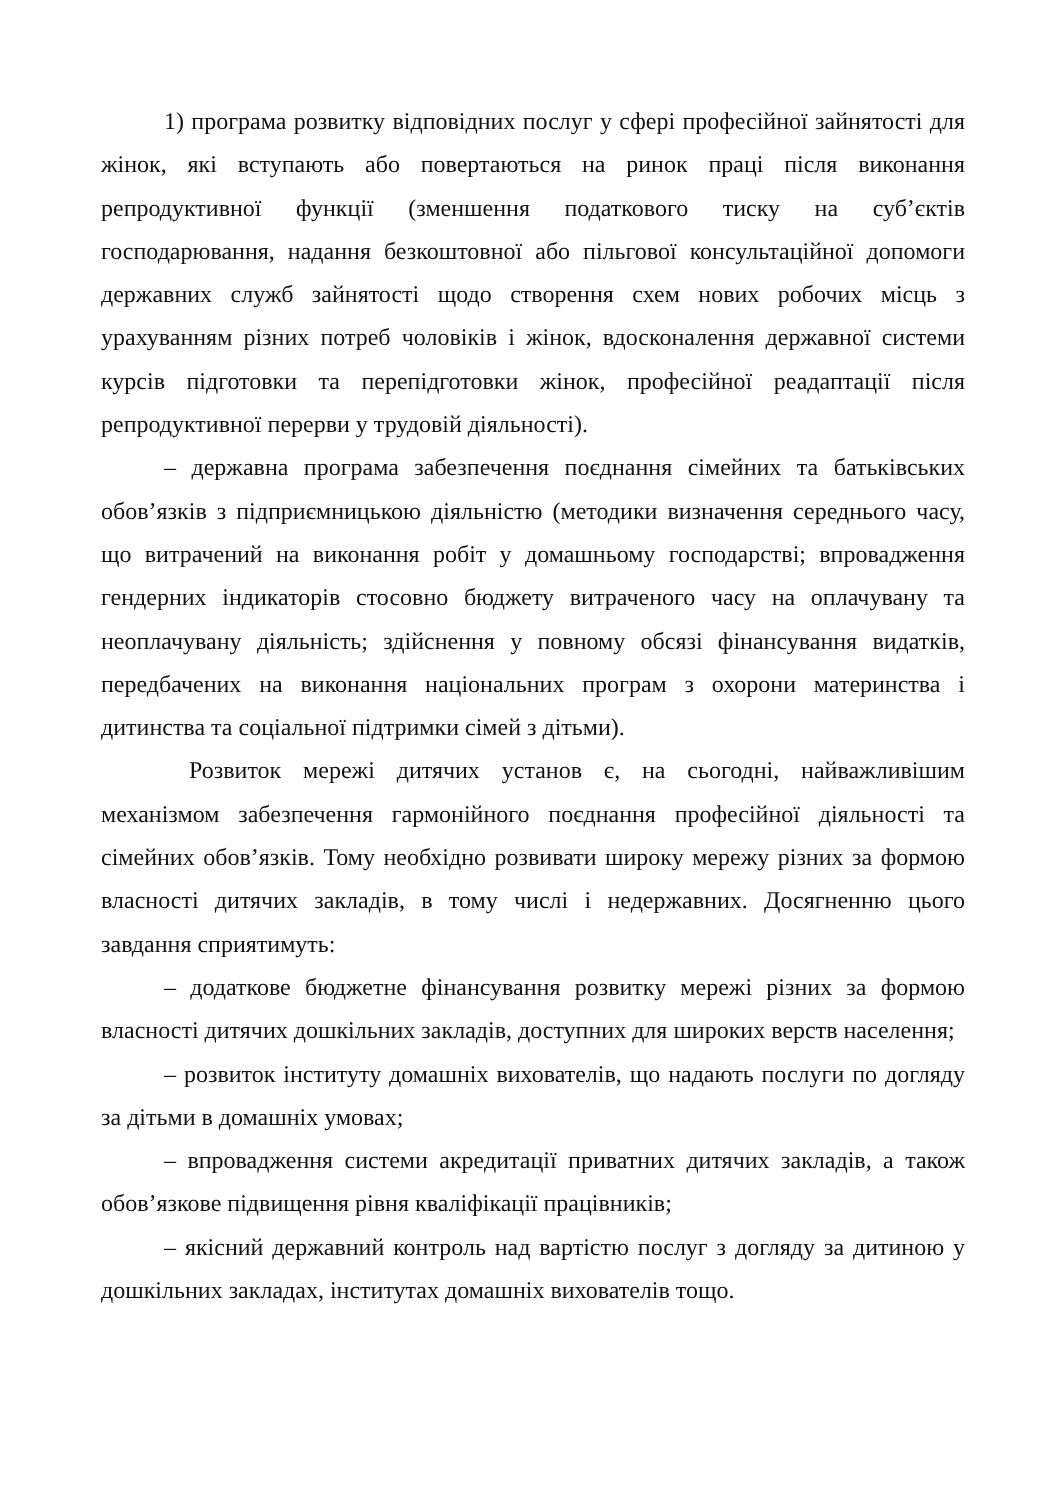1) програма розвитку відповідних послуг у сфері професійної зайнятості для жінок, які вступають або повертаються на ринок праці після виконання репродуктивної функції (зменшення податкового тиску на суб’єктів господарювання, надання безкоштовної або пільгової консультаційної допомоги державних служб зайнятості щодо створення схем нових робочих місць з урахуванням різних потреб чоловіків і жінок, вдосконалення державної системи курсів підготовки та перепідготовки жінок, професійної реадаптації після репродуктивної перерви у трудовій діяльності).
– державна програма забезпечення поєднання сімейних та батьківських обов’язків з підприємницькою діяльністю (методики визначення середнього часу, що витрачений на виконання робіт у домашньому господарстві; впровадження гендерних індикаторів стосовно бюджету витраченого часу на оплачувану та неоплачувану діяльність; здійснення у повному обсязі фінансування видатків, передбачених на виконання національних програм з охорони материнства і дитинства та соціальної підтримки сімей з дітьми).
Розвиток мережі дитячих установ є, на сьогодні, найважливішим механізмом забезпечення гармонійного поєднання професійної діяльності та сімейних обов’язків. Тому необхідно розвивати широку мережу різних за формою власності дитячих закладів, в тому числі і недержавних. Досягненню цього завдання сприятимуть:
– додаткове бюджетне фінансування розвитку мережі різних за формою власності дитячих дошкільних закладів, доступних для широких верств населення;
– розвиток інституту домашніх вихователів, що надають послуги по догляду за дітьми в домашніх умовах;
– впровадження системи акредитації приватних дитячих закладів, а також обов’язкове підвищення рівня кваліфікації працівників;
– якісний державний контроль над вартістю послуг з догляду за дитиною у дошкільних закладах, інститутах домашніх вихователів тощо.